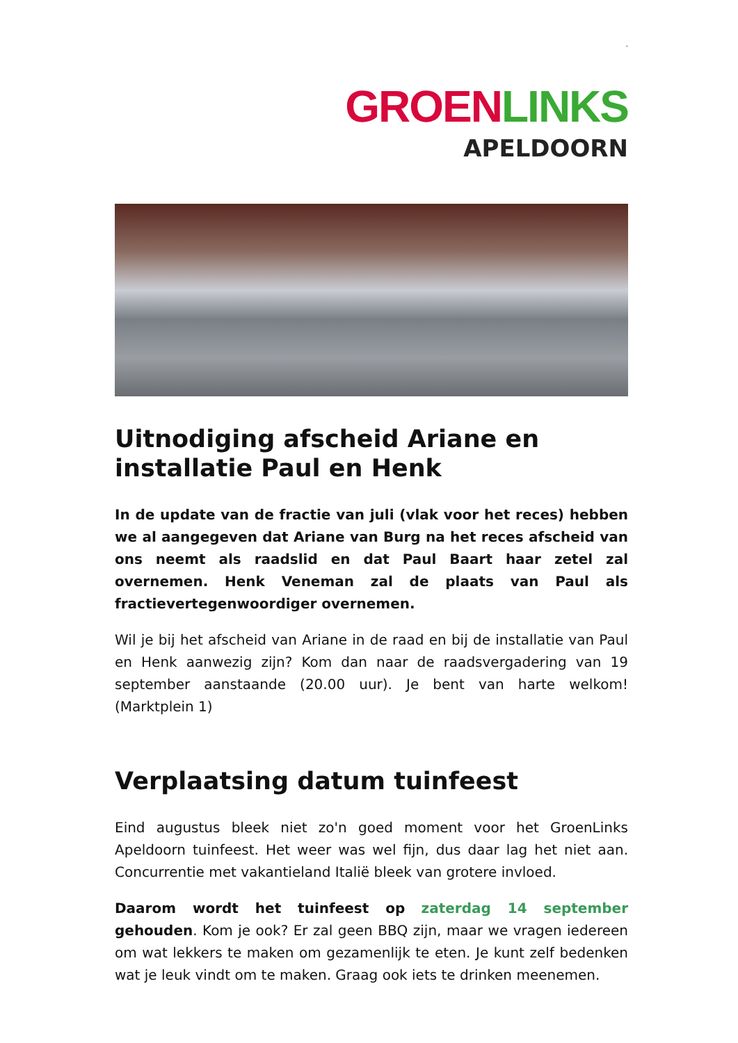-
GROEN LINKS
APELDOORN
Uitnodiging afscheid Ariane en installatie Paul en Henk
In de update van de fractie van juli (vlak voor het reces) hebben we al aangegeven dat Ariane van Burg na het reces afscheid van ons neemt als raadslid en dat Paul Baart haar zetel zal overnemen. Henk Veneman zal de plaats van Paul als fractievertegenwoordiger overnemen.
Wil je bij het afscheid van Ariane in de raad en bij de installatie van Paul en Henk aanwezig zijn? Kom dan naar de raadsvergadering van 19 september aanstaande (20.00 uur). Je bent van harte welkom! (Marktplein 1)
Verplaatsing datum tuinfeest
Eind augustus bleek niet zo'n goed moment voor het GroenLinks Apeldoorn tuinfeest. Het weer was wel fijn, dus daar lag het niet aan. Concurrentie met vakantieland Italië bleek van grotere invloed.
Daarom wordt het tuinfeest op zaterdag 14 september gehouden. Kom je ook? Er zal geen BBQ zijn, maar we vragen iedereen om wat lekkers te maken om gezamenlijk te eten. Je kunt zelf bedenken wat je leuk vindt om te maken. Graag ook iets te drinken meenemen.